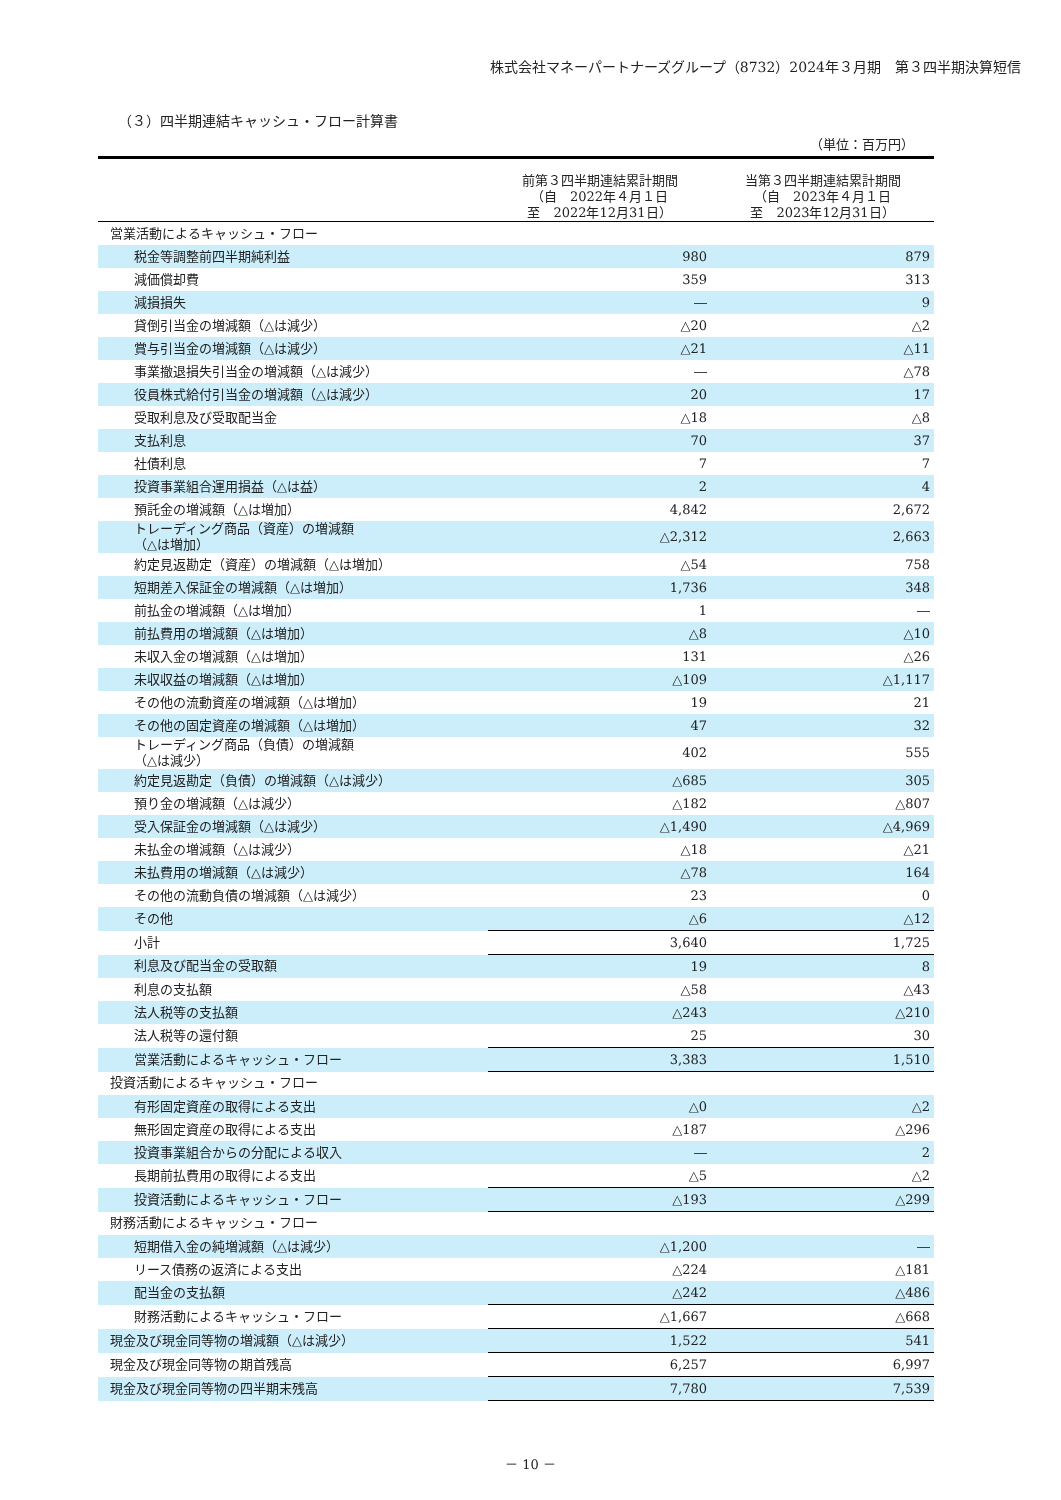株式会社マネーパートナーズグループ（8732）2024年３月期　第３四半期決算短信
（３）四半期連結キャッシュ・フロー計算書
（単位：百万円）
| | 前第３四半期連結累計期間 （自 2022年４月１日 至 2022年12月31日） | 当第３四半期連結累計期間 （自 2023年４月１日 至 2023年12月31日） |
| --- | --- | --- |
| 営業活動によるキャッシュ・フロー | | |
| 税金等調整前四半期純利益 | 980 | 879 |
| 減価償却費 | 359 | 313 |
| 減損損失 | ― | 9 |
| 貸倒引当金の増減額（△は減少） | △20 | △2 |
| 賞与引当金の増減額（△は減少） | △21 | △11 |
| 事業撤退損失引当金の増減額（△は減少） | ― | △78 |
| 役員株式給付引当金の増減額（△は減少） | 20 | 17 |
| 受取利息及び受取配当金 | △18 | △8 |
| 支払利息 | 70 | 37 |
| 社債利息 | 7 | 7 |
| 投資事業組合運用損益（△は益） | 2 | 4 |
| 預託金の増減額（△は増加） | 4,842 | 2,672 |
| トレーディング商品（資産）の増減額 （△は増加） | △2,312 | 2,663 |
| 約定見返勘定（資産）の増減額（△は増加） | △54 | 758 |
| 短期差入保証金の増減額（△は増加） | 1,736 | 348 |
| 前払金の増減額（△は増加） | 1 | ― |
| 前払費用の増減額（△は増加） | △8 | △10 |
| 未収入金の増減額（△は増加） | 131 | △26 |
| 未収収益の増減額（△は増加） | △109 | △1,117 |
| その他の流動資産の増減額（△は増加） | 19 | 21 |
| その他の固定資産の増減額（△は増加） | 47 | 32 |
| トレーディング商品（負債）の増減額 （△は減少） | 402 | 555 |
| 約定見返勘定（負債）の増減額（△は減少） | △685 | 305 |
| 預り金の増減額（△は減少） | △182 | △807 |
| 受入保証金の増減額（△は減少） | △1,490 | △4,969 |
| 未払金の増減額（△は減少） | △18 | △21 |
| 未払費用の増減額（△は減少） | △78 | 164 |
| その他の流動負債の増減額（△は減少） | 23 | 0 |
| その他 | △6 | △12 |
| 小計 | 3,640 | 1,725 |
| 利息及び配当金の受取額 | 19 | 8 |
| 利息の支払額 | △58 | △43 |
| 法人税等の支払額 | △243 | △210 |
| 法人税等の還付額 | 25 | 30 |
| 営業活動によるキャッシュ・フロー | 3,383 | 1,510 |
| 投資活動によるキャッシュ・フロー | | |
| 有形固定資産の取得による支出 | △0 | △2 |
| 無形固定資産の取得による支出 | △187 | △296 |
| 投資事業組合からの分配による収入 | ― | 2 |
| 長期前払費用の取得による支出 | △5 | △2 |
| 投資活動によるキャッシュ・フロー | △193 | △299 |
| 財務活動によるキャッシュ・フロー | | |
| 短期借入金の純増減額（△は減少） | △1,200 | ― |
| リース債務の返済による支出 | △224 | △181 |
| 配当金の支払額 | △242 | △486 |
| 財務活動によるキャッシュ・フロー | △1,667 | △668 |
| 現金及び現金同等物の増減額（△は減少） | 1,522 | 541 |
| 現金及び現金同等物の期首残高 | 6,257 | 6,997 |
| 現金及び現金同等物の四半期末残高 | 7,780 | 7,539 |
－ 10 －